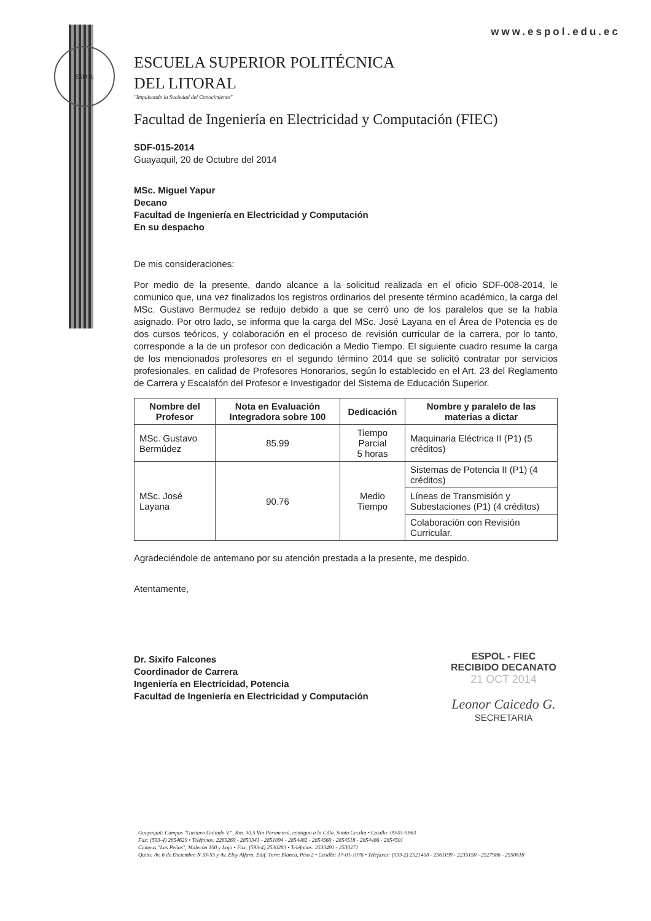ESPOL
www.espol.edu.ec
ESCUELA SUPERIOR POLITÉCNICA
DEL LITORAL
"Impulsando la Sociedad del Conocimiento"
Facultad de Ingeniería en Electricidad y Computación (FIEC)
SDF-015-2014
Guayaquil, 20 de Octubre del 2014
MSc. Miguel Yapur
Decano
Facultad de Ingeniería en Electricidad y Computación
En su despacho
De mis consideraciones:
Por medio de la presente, dando alcance a la solicitud realizada en el oficio SDF-008-2014, le comunico que, una vez finalizados los registros ordinarios del presente término académico, la carga del MSc. Gustavo Bermudez se redujo debido a que se cerró uno de los paralelos que se la había asignado. Por otro lado, se informa que la carga del MSc. José Layana en el Área de Potencia es de dos cursos teóricos, y colaboración en el proceso de revisión curricular de la carrera, por lo tanto, corresponde a la de un profesor con dedicación a Medio Tiempo. El siguiente cuadro resume la carga de los mencionados profesores en el segundo término 2014 que se solicitó contratar por servicios profesionales, en calidad de Profesores Honorarios, según lo establecido en el Art. 23 del Reglamento de Carrera y Escalafón del Profesor e Investigador del Sistema de Educación Superior.
| Nombre del Profesor | Nota en Evaluación Integradora sobre 100 | Dedicación | Nombre y paralelo de las materias a dictar |
| --- | --- | --- | --- |
| MSc. Gustavo Bermúdez | 85.99 | Tiempo Parcial 5 horas | Maquinaria Eléctrica II (P1) (5 créditos) |
| MSc. José Layana | 90.76 | Medio Tiempo | Sistemas de Potencia II (P1) (4 créditos) |
| | | | Líneas de Transmisión y Subestaciones (P1) (4 créditos) |
| | | | Colaboración con Revisión Curricular. |
Agradeciéndole de antemano por su atención prestada a la presente, me despido.
Atentamente,
Dr. Síxifo Falcones
Coordinador de Carrera
Ingeniería en Electricidad, Potencia
Facultad de Ingeniería en Electricidad y Computación
ESPOL - FIEC
RECIBIDO DECANATO
21 OCT 2014
Leonor Caicedo G.
SECRETARIA
Guayaquil: Campus "Gustavo Galindo V.", Km. 30.5 Vía Perimetral, contiguo a la Cdla. Santa Cecilia • Casilla: 09-01-5863
Fax: (593-4) 2854629 • Teléfonos: 2269269 - 2850341 - 2851094 - 2854482 - 2854560 - 2854518 - 2854486 - 2854501
Campus "Las Peñas", Malecón 100 y Loja • Fax: (593-4) 2530283 • Teléfonos: 2530491 - 2530271
Quito: Av. 6 de Diciembre N 33-55 y Av. Eloy Alfaro, Edif. Torre Blanca, Piso 2 • Casilla: 17-01-1076 • Telefaxes: (593-2) 2521408 - 2561199 - 2235150 - 2527986 - 2550618